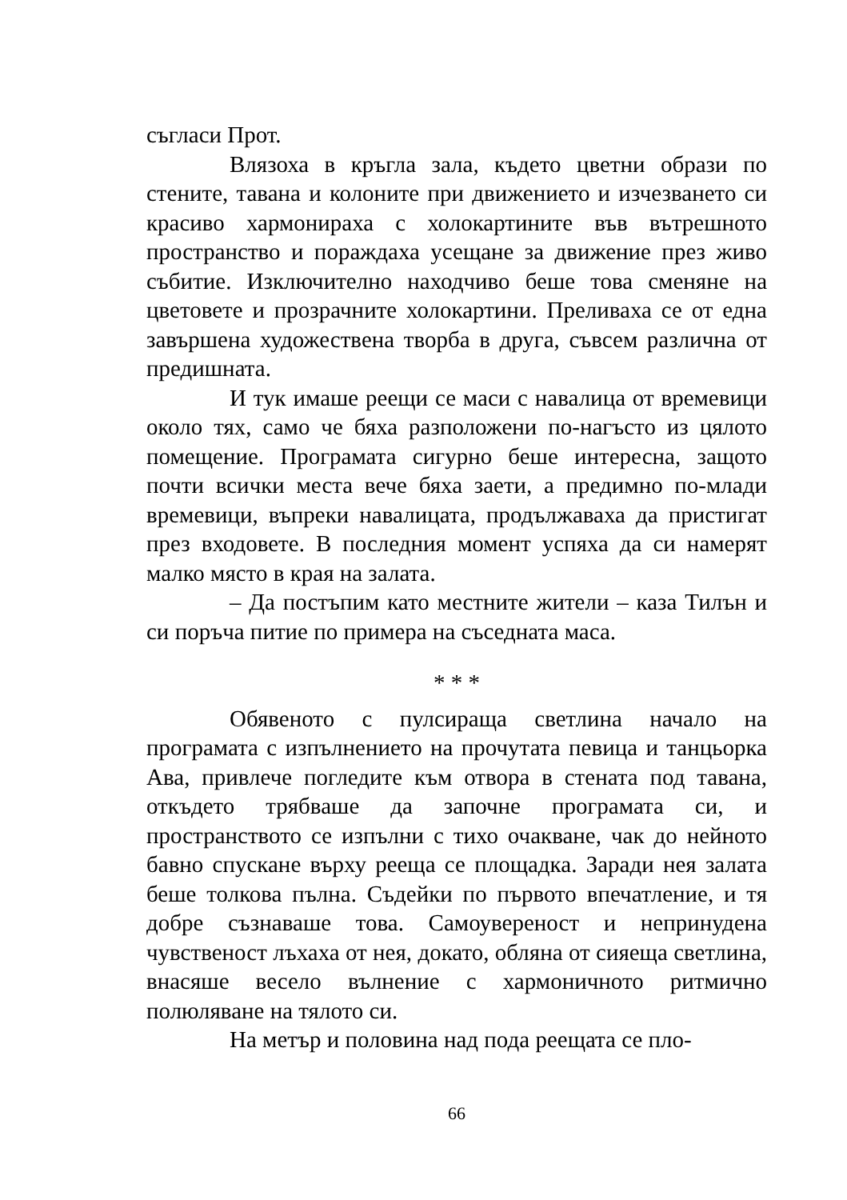съгласи Прот.
Влязоха в кръгла зала, където цветни образи по стените, тавана и колоните при движението и изчезването си красиво хармонираха с холокартините във вътрешното пространство и пораждаха усещане за движение през живо събитие. Изключително находчиво беше това сменяне на цветовете и прозрачните холокартини. Преливаха се от една завършена художествена творба в друга, съвсем различна от предишната.
И тук имаше реещи се маси с навалица от времевици около тях, само че бяха разположени по-нагъсто из цялото помещение. Програмата сигурно беше интересна, защото почти всички места вече бяха заети, а предимно по-млади времевици, въпреки навалицата, продължаваха да пристигат през входовете. В последния момент успяха да си намерят малко място в края на залата.
– Да постъпим като местните жители – каза Тилън и си поръча питие по примера на съседната маса.
* * *
Обявеното с пулсираща светлина начало на програмата с изпълнението на прочутата певица и танцьорка Ава, привлече погледите към отвора в стената под тавана, откъдето трябваше да започне програмата си, и пространството се изпълни с тихо очакване, чак до нейното бавно спускане върху рееща се площадка. Заради нея залата беше толкова пълна. Съдейки по първото впечатление, и тя добре съзнаваше това. Самоувереност и непринудена чувственост лъхаха от нея, докато, обляна от сияеща светлина, внасяше весело вълнение с хармоничното ритмично полюляване на тялото си.
На метър и половина над пода реещата се пло-
66